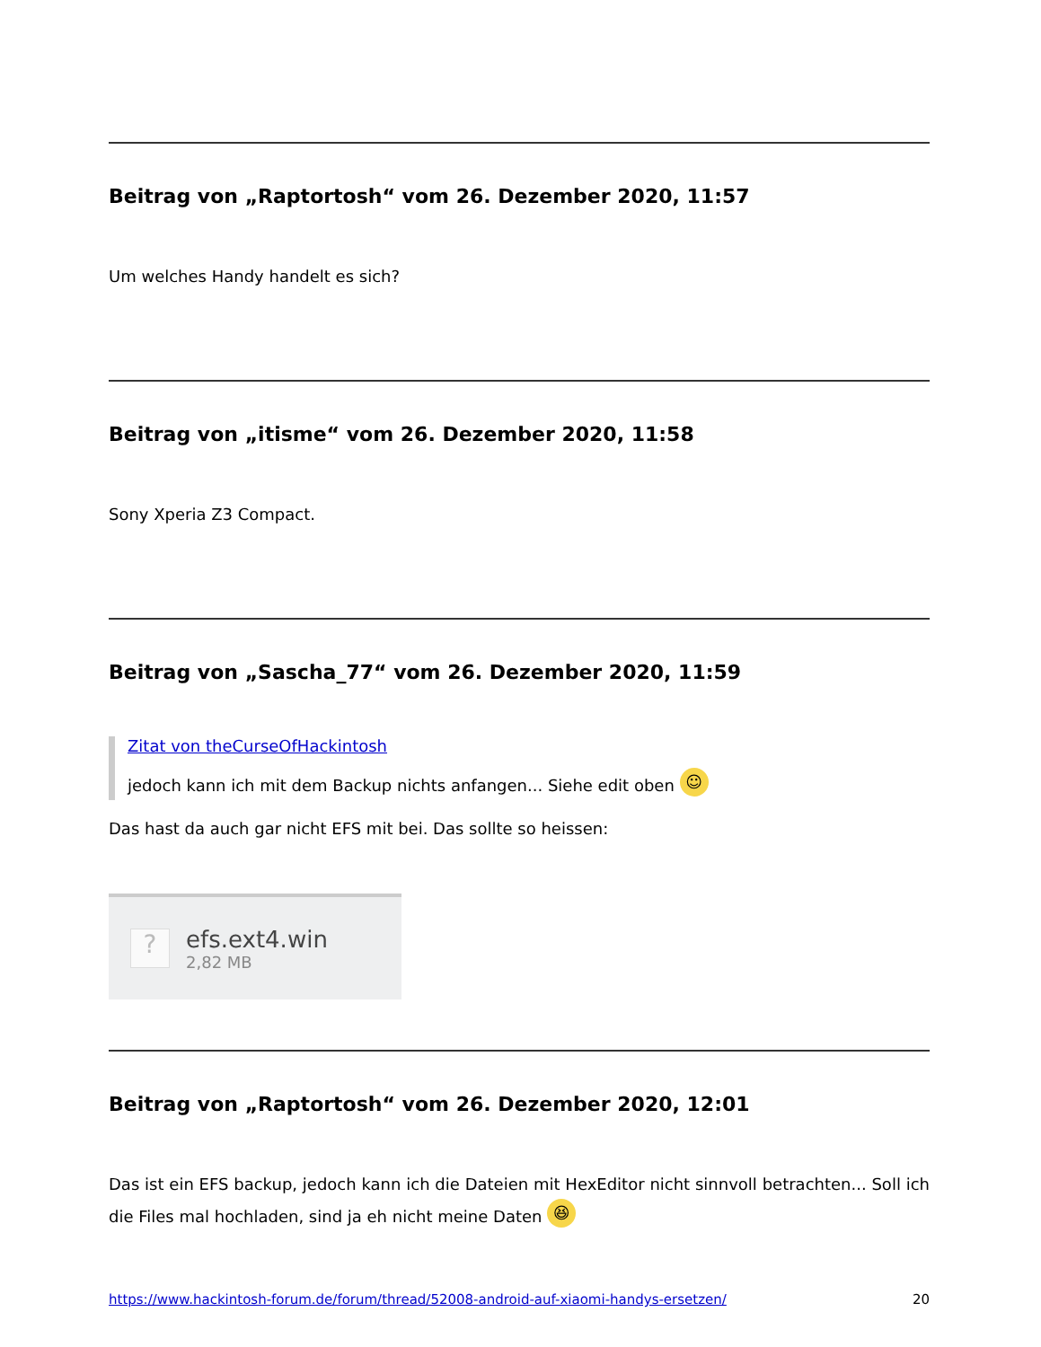Beitrag von „Raptortosh“ vom 26. Dezember 2020, 11:57
Um welches Handy handelt es sich?
Beitrag von „itisme“ vom 26. Dezember 2020, 11:58
Sony Xperia Z3 Compact.
Beitrag von „Sascha_77“ vom 26. Dezember 2020, 11:59
Zitat von theCurseOfHackintosh
jedoch kann ich mit dem Backup nichts anfangen... Siehe edit oben ☺
Das hast da auch gar nicht EFS mit bei. Das sollte so heissen:
?
efs.ext4.win
2,82 MB
Beitrag von „Raptortosh“ vom 26. Dezember 2020, 12:01
Das ist ein EFS backup, jedoch kann ich die Dateien mit HexEditor nicht sinnvoll betrachten... Soll ich die Files mal hochladen, sind ja eh nicht meine Daten 😆
https://www.hackintosh-forum.de/forum/thread/52008-android-auf-xiaomi-handys-ersetzen/ 20